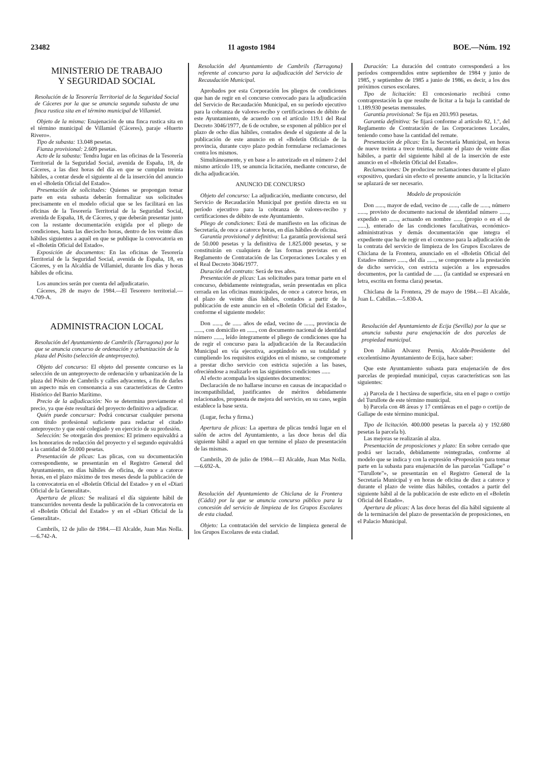23482 11 agosto 1984 BOE.—Núm. 192
MINISTERIO DE TRABAJO
Y SEGURIDAD SOCIAL
Resolución de la Tesorería Territorial de la Seguridad Social de Cáceres por la que se anuncia segunda subasta de una finca rustica sita en el término municipal de Villamiel.
Objeto de la misma: Enajenación de una finca rustica sita en el término municipal de Villamiel (Cáceres), paraje «Huerto Rivero».
Tipo de subasta: 13.048 pesetas.
Fianza provisional: 2.609 pesetas.
Acto de la subasta: Tendra lugar en las oficinas de la Tesorería Territorial de la Seguridad Social, avenida de España, 18, de Cáceres, a las diez horas del día en que se cumplan treinta hábiles, a contar desde el siguiente al de la inserción del anuncio en el «Boletín Oficial del Estado».
Presentación de solicitudes: Quienes se propongan tomar parte en esta subasta deberán formalizar sus solicitudes precisamente en el modelo oficial que se les facilitará en las oficinas de la Tesorería Territorial de la Seguridad Social, avenida de España, 18, de Cáceres, y que deberán presentar junto con la restante documentación exigida por el pliego de condiciones, hasta las dieciocho horas, dentro de los veinte días hábiles siguientes a aquél en que se publique la convocatoria en el «Boletín Oficial del Estado».
Exposición de documentos: En las oficinas de Tesorería Territorial de la Seguridad Social, avenida de España, 18, en Cáceres, y en la Alcaldía de Villamiel, durante los días y horas hábiles de oficina.
Los anuncios serán por cuenta del adjudicatario.
Cáceres, 28 de mayo de 1984.—El Tesorero territorial.—4.709-A.
ADMINISTRACION LOCAL
Resolución del Ayuntamiento de Cambrils (Tarragona) por la que se anuncia concurso de ordenación y urbanización de la plaza del Pósito (selección de anteproyecto).
Objeto del concurso: El objeto del presente concurso es la selección de un anteproyecto de ordenación y urbanización de la plaza del Pósito de Cambrils y calles adyacentes, a fin de darles un aspecto más en consonancia a sus características de Centro Histórico del Barrio Marítimo.
Precio de la adjudicación: No se determina previamente el precio, ya que éste resultará del proyecto definitivo a adjudicar.
Quién puede concursar: Podrá concursar cualquier persona con título profesional suficiente para redactar el citado anteproyecto y que esté colegiado y en ejercicio de su profesión.
Selección: Se otorgarán dos premios: El primero equivaldrá a los honorarios de redacción del proyecto y el segundo equivaldrá a la cantidad de 50.000 pesetas.
Presentación de plicas: Las plicas, con su documentación correspondiente, se presentarán en el Registro General del Ayuntamiento, en días hábiles de oficina, de once a catorce horas, en el plazo máximo de tres meses desde la publicación de la convocatoria en el «Boletín Oficial del Estado» y en el «Diari Oficial de la Generalitat».
Apertura de plicas: Se realizará el día siguiente hábil de transcurridos noventa desde la publicación de la convocatoria en el «Boletín Oficial del Estado» y en el «Diari Oficial de la Generalitat».
Cambrils, 12 de julio de 1984.—El Alcalde, Juan Mas Nolla.—6.742-A.
Resolución del Ayuntamiento de Cambrils (Tarragona) referente al concurso para la adjudicación del Servicio de Recaudación Municipal.
Aprobados por esta Corporación los pliegos de condiciones que han de regir en el concurso convocado para la adjudicación del Servicio de Recaudación Municipal, en su período ejecutivo para la cobranza de valores-recibo y certificaciones de débito de este Ayuntamiento, de acuerdo con el artículo 119.1 del Real Decreto 3046/1977, de 6 de octubre, se exponen al público por el plazo de ocho días hábiles, contados desde el siguiente al de la publicación de este anuncio en el «Boletín Oficial» de la provincia, durante cuyo plazo podrán formularse reclamaciones contra los mismos.
Simultáneamente, y en base a lo autorizado en el número 2 del mismo artículo 119, se anuncia licitación, mediante concurso, de dicha adjudicación.
ANUNCIO DE CONCURSO
Objeto del concurso: La adjudicación, mediante concurso, del Servicio de Recaudación Municipal por gestión directa en su período ejecutivo para la cobranza de valores-recibo y certificaciones de débito de este Ayuntamiento.
Pliego de condiciones: Está de manifiesto en las oficinas de Secretaría, de once a catorce horas, en días hábiles de oficina.
Garantía provisional y definitiva: La garantía provisional será de 50.000 pesetas y la definitiva de 1.825.000 pesetas, y se constituirán en cualquiera de las formas previstas en el Reglamento de Contratación de las Corporaciones Locales y en el Real Decreto 3046/1977.
Duración del contrato: Será de tres años.
Presentación de plicas: Las solicitudes para tomar parte en el concurso, debidamente reintegradas, serán presentadas en plica cerrada en las oficinas municipales, de once a catorce horas, en el plazo de veinte días hábiles, contados a partir de la publicación de este anuncio en el «Boletín Oficial del Estado», conforme el siguiente modelo:
Don ......, de ...... años de edad, vecino de ......, provincia de ......, con domicilio en ......, con documento nacional de identidad número ......, leído íntegramente el pliego de condiciones que ha de regir el concurso para la adjudicación de la Recaudación Municipal en vía ejecutiva, aceptándolo en su totalidad y cumpliendo los requisitos exigidos en el mismo, se compromete a prestar dicho servicio con estricta sujeción a las bases, ofreciéndose a realizarlo en las siguientes condiciones ......
Al efecto acompaña los siguientes documentos:
Declaración de no hallarse incurso en causas de incapacidad o incompatibilidad, justificantes de méritos debidamente relacionados, propuesta de mejora del servicio, en su caso, según establece la base sexta.
(Lugar, fecha y firma.)
Apertura de plicas: La apertura de plicas tendrá lugar en el salón de actos del Ayuntamiento, a las doce horas del día siguiente hábil a aquel en que termine el plazo de presentación de las mismas.
Cambrils, 20 de julio de 1984.—El Alcalde, Juan Mas Nolla.—6.692-A.
Resolución del Ayuntamiento de Chiclana de la Frontera (Cádiz) por la que se anuncia concurso público para la concesión del servicio de limpieza de los Grupos Escolares de esta ciudad.
Objeto: La contratación del servicio de limpieza general de los Grupos Escolares de esta ciudad.
Duración: La duración del contrato corresponderá a los períodos comprendidos entre septiembre de 1984 y junio de 1985, y septiembre de 1985 a junio de 1986, es decir, a los dos próximos cursos escolares.
Tipo de licitación: El concesionario recibirá como contraprestación la que resulte de licitar a la baja la cantidad de 1.189.930 pesetas mensuales.
Garantía provisional: Se fija en 203.993 pesetas.
Garantía definitiva: Se fijará conforme al artículo 82, 1.º, del Reglamento de Contratación de las Corporaciones Locales, teniendo como base la cantidad del remate.
Presentación de plicas: En la Secretaría Municipal, en horas de nueve treinta a trece treinta, durante el plazo de veinte días hábiles, a partir del siguiente hábil al de la inserción de este anuncio en el «Boletín Oficial del Estado».
Reclamaciones: De producirse reclamaciones durante el plazo expositivo, quedará sin efecto el presente anuncio, y la licitación se aplazará de ser necesario.
Modelo de proposición
Don ......, mayor de edad, vecino de ......, calle de ......, número ......, provisto de documento nacional de identidad número ......, expedido en ......, actuando en nombre ...... (propio o en el de ......), enterado de las condiciones facultativas, económico-administrativas y demás documentación que integra el expediente que ha de regir en el concurso para la adjudicación de la contrata del servicio de limpieza de los Grupos Escolares de Chiclana de la Frontera, anunciado en el «Boletín Oficial del Estado» número ......, del día ......, se compromete a la prestación de dicho servicio, con estricta sujeción a los expresados documentos, por la cantidad de ...... (la cantidad se expresará en letra, escrita en forma clara) pesetas.
Chiclana de la Frontera, 29 de mayo de 1984.—El Alcalde, Juan L. Cabillas.—5.830-A.
Resolución del Ayuntamiento de Ecija (Sevilla) por la que se anuncia subasta para enajenación de dos parcelas de propiedad municipal.
Don Julián Alvarez Pernia, Alcalde-Presidente del excelentísimo Ayuntamiento de Ecija, hace saber:
Que este Ayuntamiento subasta para enajenación de dos parcelas de propiedad municipal, cuyas características son las siguientes:
a) Parcela de 1 hectárea de superficie, sita en el pago o cortijo del Turullote de este término municipal.
b) Parcela con 48 áreas y 17 centiáreas en el pago o cortijo de Gallape de este término municipal.
Tipo de licitación. 400.000 pesetas la parcela a) y 192.680 pesetas la parcela b).
Las mejoras se realizarán al alza.
Presentación de proposiciones y plazo: En sobre cerrado que podrá ser lacrado, debidamente reintegradas, conforme al modelo que se indica y con la expresión «Proposición para tomar parte en la subasta para enajenación de las parcelas "Gallape" o "Turullote"», se presentarán en el Registro General de la Secretaría Municipal y en horas de oficina de diez a catorce y durante el plazo de veinte días hábiles, contados a partir del siguiente hábil al de la publicación de este edicto en el «Boletín Oficial del Estado».
Apertura de plicas: A las doce horas del día hábil siguiente al de la terminación del plazo de presentación de proposiciones, en el Palacio Municipal.